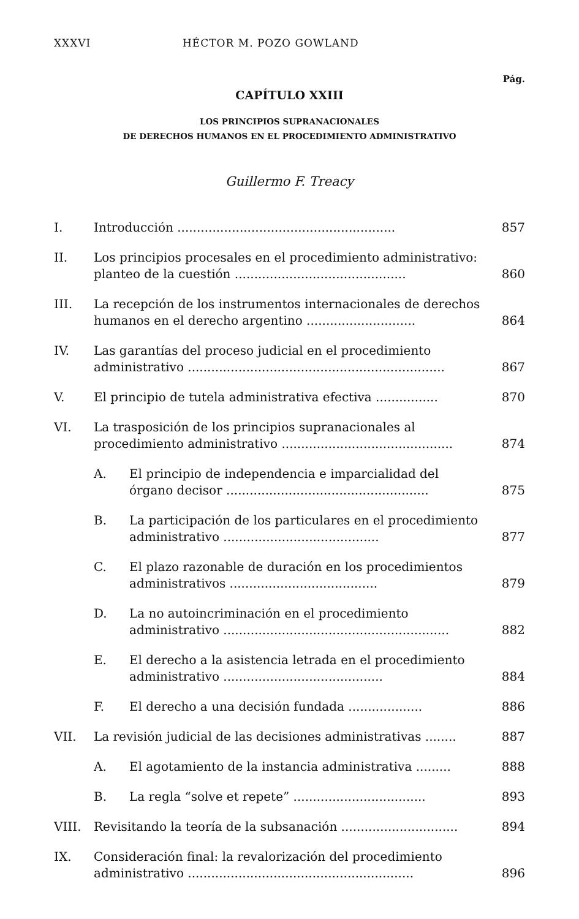XXXVI HÉCTOR M. POZO GOWLAND
Pág.
CAPÍTULO XXIII
LOS PRINCIPIOS SUPRANACIONALES
DE DERECHOS HUMANOS EN EL PROCEDIMIENTO ADMINISTRATIVO
Guillermo F. Treacy
I. Introducción ........................................................ 857
II. Los principios procesales en el procedimiento administrativo: planteo de la cuestión ............................................ 860
III. La recepción de los instrumentos internacionales de derechos humanos en el derecho argentino ............................ 864
IV. Las garantías del proceso judicial en el procedimiento administrativo .................................................................. 867
V. El principio de tutela administrativa efectiva ................ 870
VI. La trasposición de los principios supranacionales al procedimiento administrativo ............................................ 874
A. El principio de independencia e imparcialidad del órgano decisor .................................................... 875
B. La participación de los particulares en el procedimiento administrativo ........................................ 877
C. El plazo razonable de duración en los procedimientos administrativos ...................................... 879
D. La no autoincriminación en el procedimiento administrativo .......................................................... 882
E. El derecho a la asistencia letrada en el procedimiento administrativo ......................................... 884
F. El derecho a una decisión fundada ................... 886
VII. La revisión judicial de las decisiones administrativas ........ 887
A. El agotamiento de la instancia administrativa ......... 888
B. La regla “solve et repete” .................................. 893
VIII. Revisitando la teoría de la subsanación .............................. 894
IX. Consideración final: la revalorización del procedimiento administrativo .......................................................... 896